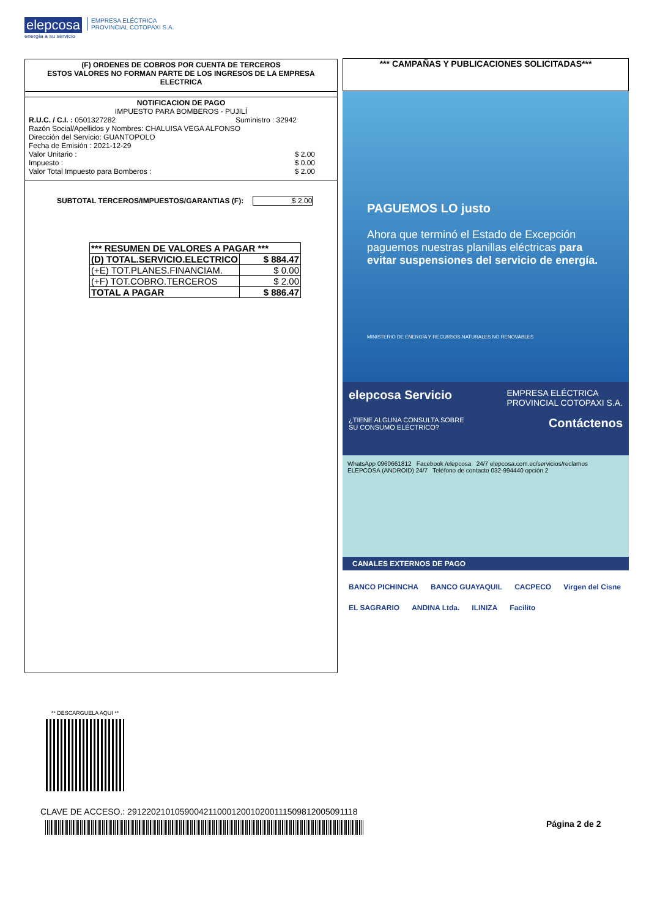elepcosa
energía a su servicio
EMPRESA ELÉCTRICA
PROVINCIAL COTOPAXI S.A.
(F) ORDENES DE COBROS POR CUENTA DE TERCEROS
ESTOS VALORES NO FORMAN PARTE DE LOS INGRESOS DE LA EMPRESA ELECTRICA
NOTIFICACION DE PAGO
IMPUESTO PARA BOMBEROS - PUJILÍ
R.U.C. / C.I. : 0501327282 Suministro : 32942
Razón Social/Apellidos y Nombres: CHALUISA VEGA ALFONSO
Dirección del Servicio: GUANTOPOLO
Fecha de Emisión : 2021-12-29
Valor Unitario : $ 2.00
Impuesto : $ 0.00
Valor Total Impuesto para Bomberos : $ 2.00
SUBTOTAL TERCEROS/IMPUESTOS/GARANTIAS (F): $ 2.00
| *** RESUMEN DE VALORES A PAGAR *** | |
| (D) TOTAL.SERVICIO.ELECTRICO | $ 884.47 |
| (+E) TOT.PLANES.FINANCIAM. | $ 0.00 |
| (+F) TOT.COBRO.TERCEROS | $ 2.00 |
| TOTAL A PAGAR | $ 886.47 |
*** CAMPAÑAS Y PUBLICACIONES SOLICITADAS***
PAGUEMOS LO justo
Ahora que terminó el Estado de Excepción paguemos nuestras planillas eléctricas para evitar suspensiones del servicio de energía.
MINISTERIO DE ENERGIA Y RECURSOS NATURALES NO RENOVABLES
elepcosa Servicio EMPRESA ELÉCTRICA
PROVINCIAL COTOPAXI S.A.
¿TIENE ALGUNA CONSULTA SOBRE
SU CONSUMO ELÉCTRICO? Contáctenos
WhatsApp 0960661812 Facebook /elepcosa 24/7 elepcosa.com.ec/servicios/reclamos
ELEPCOSA (ANDROID) 24/7 Teléfono de contacto 032-994440 opción 2
CANALES EXTERNOS DE PAGO
BANCO PICHINCHA BANCO GUAYAQUIL CACPECO Virgen del Cisne EL SAGRARIO ANDINA Ltda. ILINIZA Facilito
** DESCARGUELA AQUI **
CLAVE DE ACCESO.: 2912202101059004211000120010200111509812005091118
Página 2 de 2